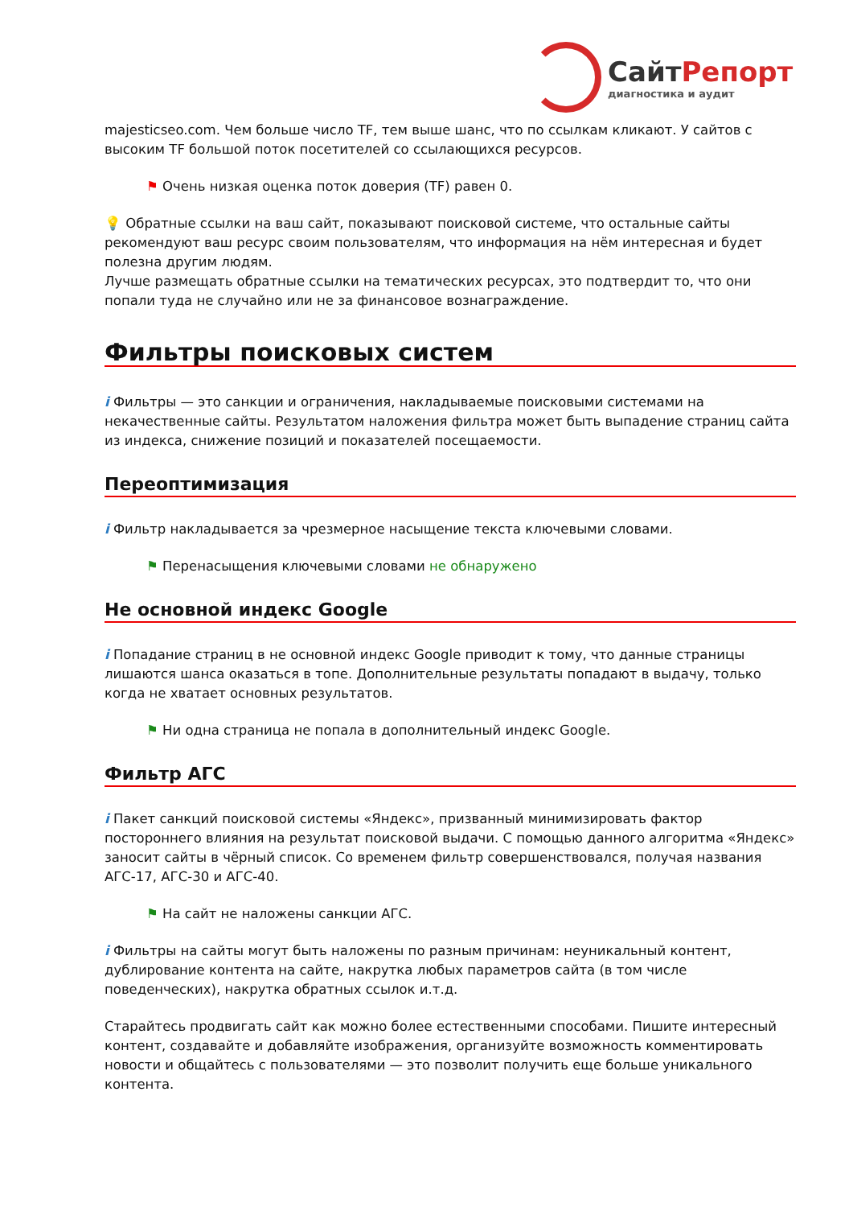СайтРепорт
диагностика и аудит
majesticseo.com. Чем больше число TF, тем выше шанс, что по ссылкам кликают. У сайтов с высоким TF большой поток посетителей со ссылающихся ресурсов.
⚑ Очень низкая оценка поток доверия (TF) равен 0.
💡 Обратные ссылки на ваш сайт, показывают поисковой системе, что остальные сайты рекомендуют ваш ресурс своим пользователям, что информация на нём интересная и будет полезна другим людям.
Лучше размещать обратные ссылки на тематических ресурсах, это подтвердит то, что они попали туда не случайно или не за финансовое вознаграждение.
Фильтры поисковых систем
i Фильтры — это санкции и ограничения, накладываемые поисковыми системами на некачественные сайты. Результатом наложения фильтра может быть выпадение страниц сайта из индекса, снижение позиций и показателей посещаемости.
Переоптимизация
i Фильтр накладывается за чрезмерное насыщение текста ключевыми словами.
⚑ Перенасыщения ключевыми словами не обнаружено
Не основной индекс Google
i Попадание страниц в не основной индекс Google приводит к тому, что данные страницы лишаются шанса оказаться в топе. Дополнительные результаты попадают в выдачу, только когда не хватает основных результатов.
⚑ Ни одна страница не попала в дополнительный индекс Google.
Фильтр АГС
i Пакет санкций поисковой системы «Яндекс», призванный минимизировать фактор постороннего влияния на результат поисковой выдачи. С помощью данного алгоритма «Яндекс» заносит сайты в чёрный список. Со временем фильтр совершенствовался, получая названия АГС-17, АГС-30 и АГС-40.
⚑ На сайт не наложены санкции АГС.
i Фильтры на сайты могут быть наложены по разным причинам: неуникальный контент, дублирование контента на сайте, накрутка любых параметров сайта (в том числе поведенческих), накрутка обратных ссылок и.т.д.
Старайтесь продвигать сайт как можно более естественными способами. Пишите интересный контент, создавайте и добавляйте изображения, организуйте возможность комментировать новости и общайтесь с пользователями — это позволит получить еще больше уникального контента.